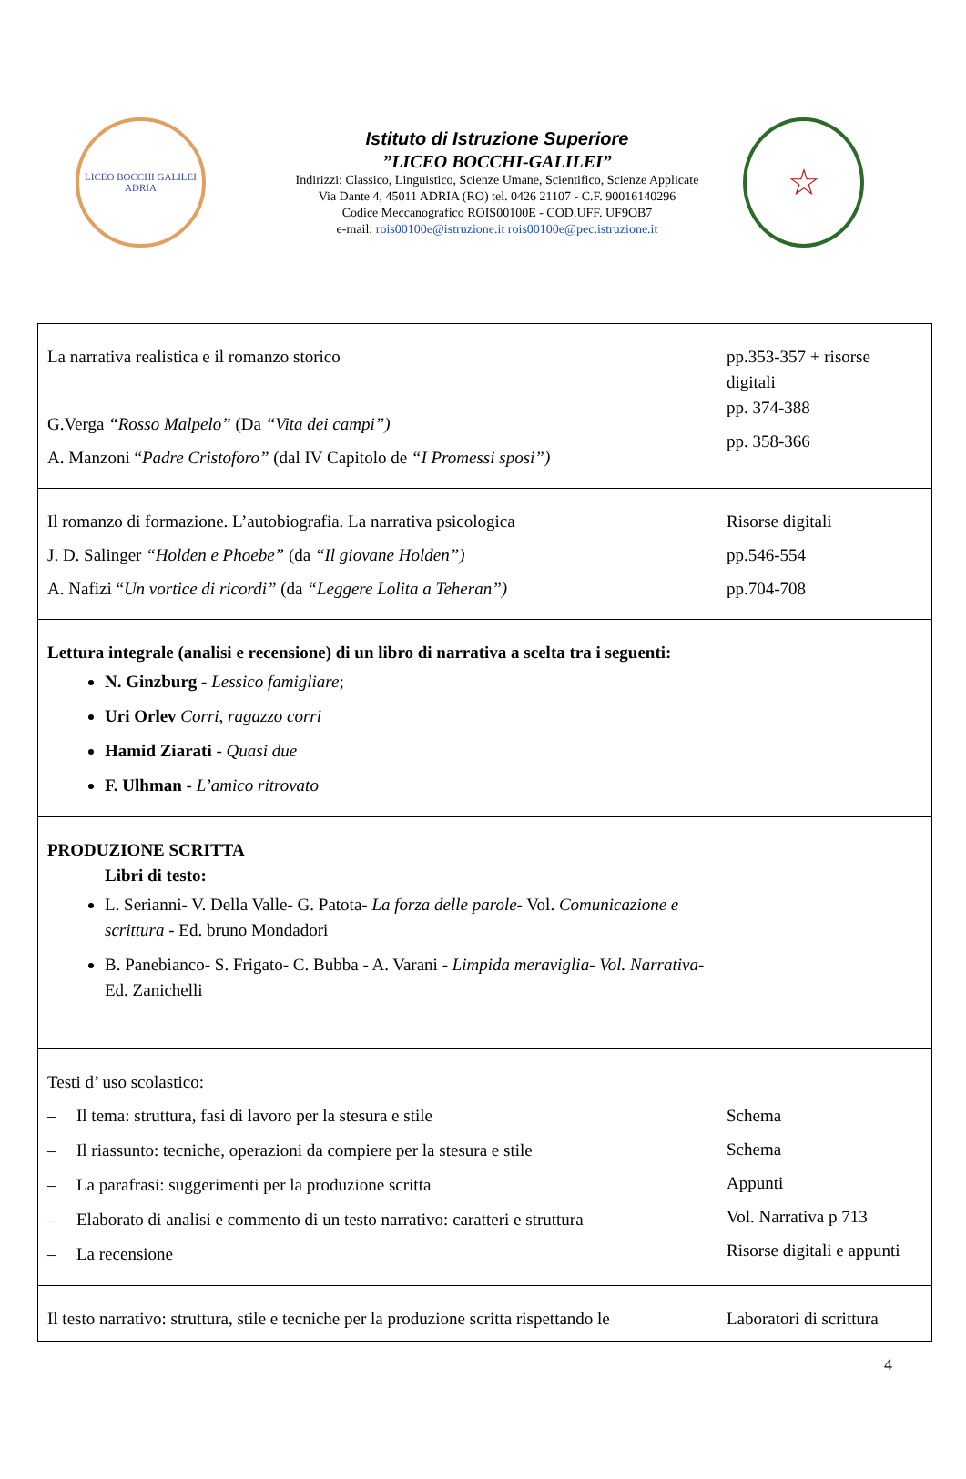LICEO BOCCHI GALILEI
ADRIA
Istituto di Istruzione Superiore
”LICEO BOCCHI-GALILEI”
Indirizzi: Classico, Linguistico, Scienze Umane, Scientifico, Scienze Applicate
Via Dante 4, 45011 ADRIA (RO) tel. 0426 21107 - C.F. 90016140296
Codice Meccanografico ROIS00100E - COD.UFF. UF9OB7
e-mail: rois00100e@istruzione.it rois00100e@pec.istruzione.it
☆
| La narrativa realistica e il romanzo storico G.Verga “Rosso Malpelo” (Da “Vita dei campi”) A. Manzoni “ Padre Cristoforo” (dal IV Capitolo de “I Promessi sposi”) | pp.353-357 + risorse digitali pp. 374-388 pp. 358-366 |
| Il romanzo di formazione. L’autobiografia. La narrativa psicologica J. D. Salinger “Holden e Phoebe” (da “Il giovane Holden”) A. Nafizi “ Un vortice di ricordi” (da “Leggere Lolita a Teheran”) | Risorse digitali pp.546-554 pp.704-708 |
| Lettura integrale (analisi e recensione) di un libro di narrativa a scelta tra i seguenti: N. Ginzburg - Lessico famigliare ; Uri Orlev Corri, ragazzo corri Hamid Ziarati - Quasi due F. Ulhman - L’amico ritrovato | |
| PRODUZIONE SCRITTA Libri di testo: L. Serianni- V. Della Valle- G. Patota- La forza delle parole - Vol. Comunicazione e scrittura - Ed. bruno Mondadori B. Panebianco- S. Frigato- C. Bubba - A. Varani - Limpida meraviglia- Vol. Narrativa - Ed. Zanichelli | |
| Testi d’ uso scolastico: – Il tema: struttura, fasi di lavoro per la stesura e stile – Il riassunto: tecniche, operazioni da compiere per la stesura e stile – La parafrasi: suggerimenti per la produzione scritta – Elaborato di analisi e commento di un testo narrativo: caratteri e struttura – La recensione | Schema Schema Appunti Vol. Narrativa p 713 Risorse digitali e appunti |
| Il testo narrativo: struttura, stile e tecniche per la produzione scritta rispettando le | Laboratori di scrittura |
4